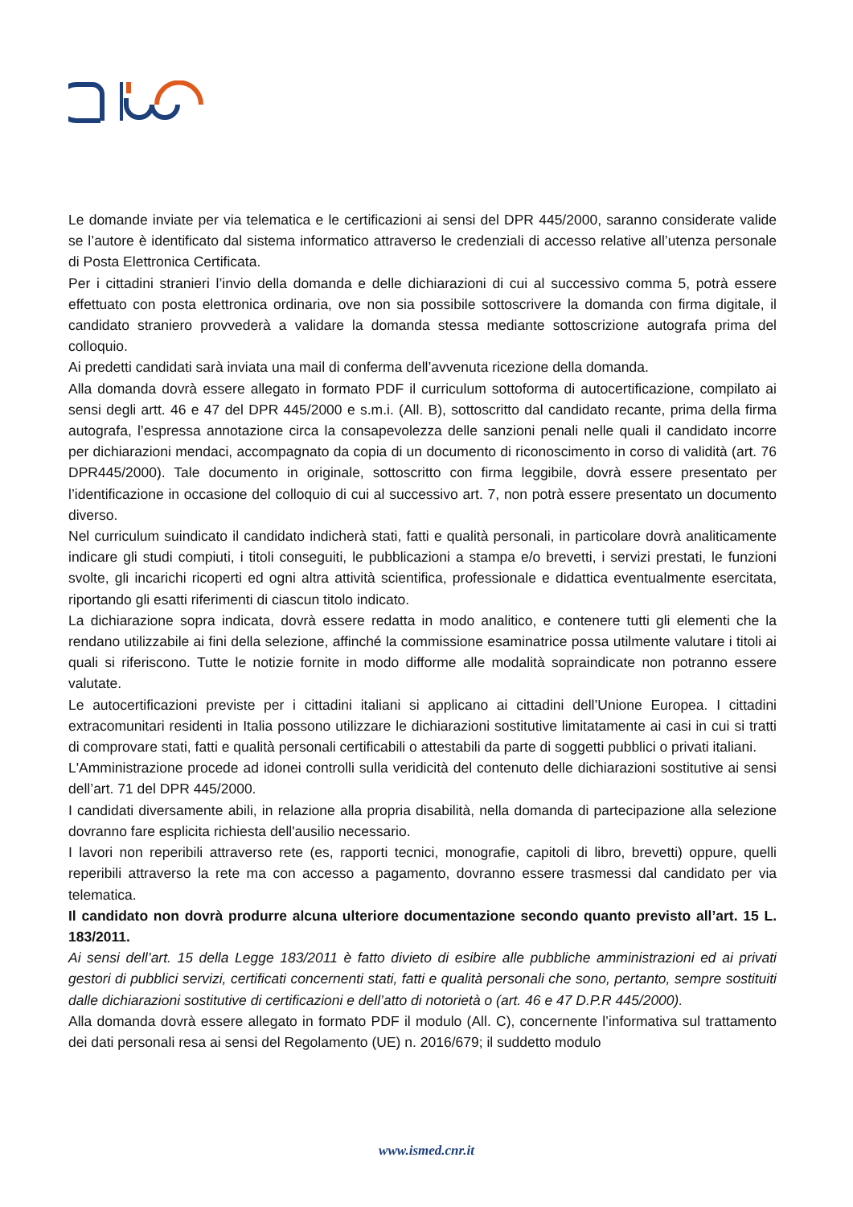Le domande inviate per via telematica e le certificazioni ai sensi del DPR 445/2000, saranno considerate valide se l’autore è identificato dal sistema informatico attraverso le credenziali di accesso relative all’utenza personale di Posta Elettronica Certificata.
Per i cittadini stranieri l’invio della domanda e delle dichiarazioni di cui al successivo comma 5, potrà essere effettuato con posta elettronica ordinaria, ove non sia possibile sottoscrivere la domanda con firma digitale, il candidato straniero provvederà a validare la domanda stessa mediante sottoscrizione autografa prima del colloquio.
Ai predetti candidati sarà inviata una mail di conferma dell’avvenuta ricezione della domanda.
Alla domanda dovrà essere allegato in formato PDF il curriculum sottoforma di autocertificazione, compilato ai sensi degli artt. 46 e 47 del DPR 445/2000 e s.m.i. (All. B), sottoscritto dal candidato recante, prima della firma autografa, l’espressa annotazione circa la consapevolezza delle sanzioni penali nelle quali il candidato incorre per dichiarazioni mendaci, accompagnato da copia di un documento di riconoscimento in corso di validità (art. 76 DPR445/2000). Tale documento in originale, sottoscritto con firma leggibile, dovrà essere presentato per l’identificazione in occasione del colloquio di cui al successivo art. 7, non potrà essere presentato un documento diverso.
Nel curriculum suindicato il candidato indicherà stati, fatti e qualità personali, in particolare dovrà analiticamente indicare gli studi compiuti, i titoli conseguiti, le pubblicazioni a stampa e/o brevetti, i servizi prestati, le funzioni svolte, gli incarichi ricoperti ed ogni altra attività scientifica, professionale e didattica eventualmente esercitata, riportando gli esatti riferimenti di ciascun titolo indicato.
La dichiarazione sopra indicata, dovrà essere redatta in modo analitico, e contenere tutti gli elementi che la rendano utilizzabile ai fini della selezione, affinché la commissione esaminatrice possa utilmente valutare i titoli ai quali si riferiscono. Tutte le notizie fornite in modo difforme alle modalità sopraindicate non potranno essere valutate.
Le autocertificazioni previste per i cittadini italiani si applicano ai cittadini dell’Unione Europea. I cittadini extracomunitari residenti in Italia possono utilizzare le dichiarazioni sostitutive limitatamente ai casi in cui si tratti di comprovare stati, fatti e qualità personali certificabili o attestabili da parte di soggetti pubblici o privati italiani.
L'Amministrazione procede ad idonei controlli sulla veridicità del contenuto delle dichiarazioni sostitutive ai sensi dell’art. 71 del DPR 445/2000.
I candidati diversamente abili, in relazione alla propria disabilità, nella domanda di partecipazione alla selezione dovranno fare esplicita richiesta dell'ausilio necessario.
I lavori non reperibili attraverso rete (es, rapporti tecnici, monografie, capitoli di libro, brevetti) oppure, quelli reperibili attraverso la rete ma con accesso a pagamento, dovranno essere trasmessi dal candidato per via telematica.
Il candidato non dovrà produrre alcuna ulteriore documentazione secondo quanto previsto all’art. 15 L. 183/2011.
Ai sensi dell’art. 15 della Legge 183/2011 è fatto divieto di esibire alle pubbliche amministrazioni ed ai privati gestori di pubblici servizi, certificati concernenti stati, fatti e qualità personali che sono, pertanto, sempre sostituiti dalle dichiarazioni sostitutive di certificazioni e dell’atto di notorietà o (art. 46 e 47 D.P.R 445/2000).
Alla domanda dovrà essere allegato in formato PDF il modulo (All. C), concernente l’informativa sul trattamento dei dati personali resa ai sensi del Regolamento (UE) n. 2016/679; il suddetto modulo
www.ismed.cnr.it